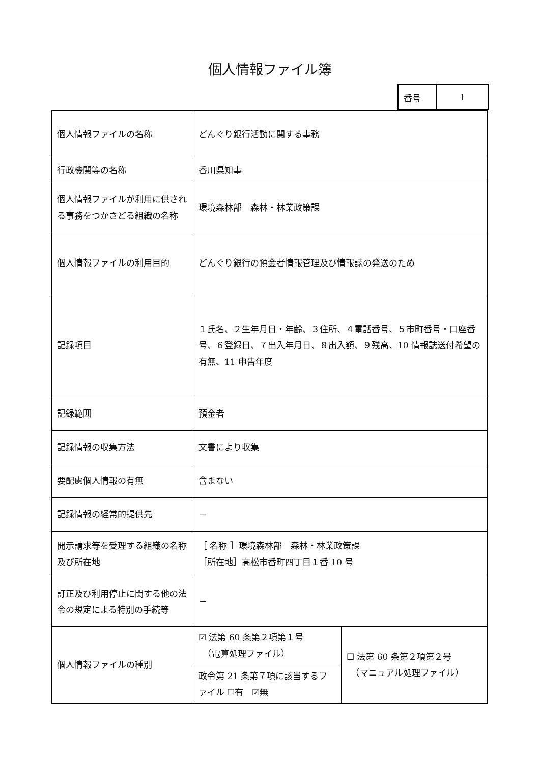個人情報ファイル簿
| 番号 | 1 |
| 個人情報ファイルの名称 | どんぐり銀行活動に関する事務 | |
| 行政機関等の名称 | 香川県知事 | |
| 個人情報ファイルが利用に供される事務をつかさどる組織の名称 | 環境森林部 森林・林業政策課 | |
| 個人情報ファイルの利用目的 | どんぐり銀行の預金者情報管理及び情報誌の発送のため | |
| 記録項目 | １氏名、２生年月日・年齢、３住所、４電話番号、５市町番号・口座番号、６登録日、７出入年月日、８出入額、９残高、10 情報誌送付希望の有無、11 申告年度 | |
| 記録範囲 | 預金者 | |
| 記録情報の収集方法 | 文書により収集 | |
| 要配慮個人情報の有無 | 含まない | |
| 記録情報の経常的提供先 | － | |
| 開示請求等を受理する組織の名称及び所在地 | ［ 名称 ］環境森林部 森林・林業政策課 ［所在地］高松市番町四丁目１番 10 号 | |
| 訂正及び利用停止に関する他の法令の規定による特別の手続等 | － | |
| 個人情報ファイルの種別 | ☑ 法第 60 条第２項第１号 （電算処理ファイル） | ☐ 法第 60 条第２項第２号 （マニュアル処理ファイル） |
| | 政令第 21 条第７項に該当するファイル ☐有 ☑無 | |